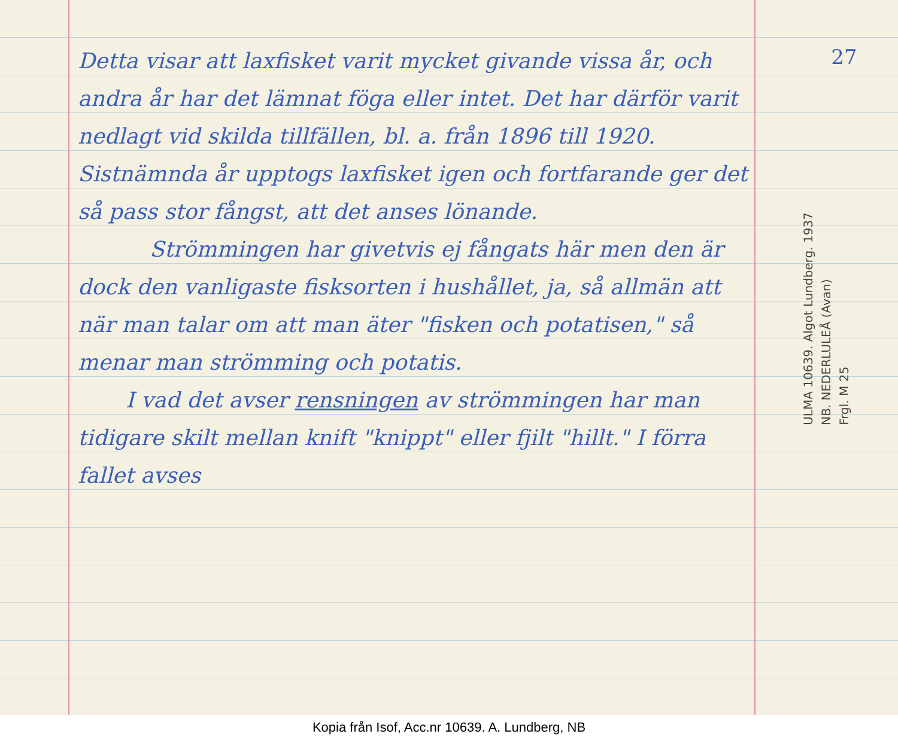Detta visar att laxfisket varit mycket givande vissa år, och andra år har det lämnat föga eller intet. Det har därför varit nedlagt vid skilda tillfällen, bl. a. från 1896 till 1920. Sistnämnda år upptogs laxfisket igen och fortfarande ger det så pass stor fångst, att det anses lönande.
Strömmingen har givetvis ej fångats här men den är dock den vanligaste fisksorten i hushållet, ja, så allmän att när man talar om att man äter "fisken och potatisen," så menar man strömming och potatis.
I vad det avser rensningen av strömmingen har man tidigare skilt mellan knift "knippt" eller fjilt "hillt." I förra fallet avses
27
ULMA 10639. Algot Lundberg. 1937
NB. NEDERLULEÅ (Avan)
Frgl. M 25
Kopia från Isof, Acc.nr 10639. A. Lundberg, NB